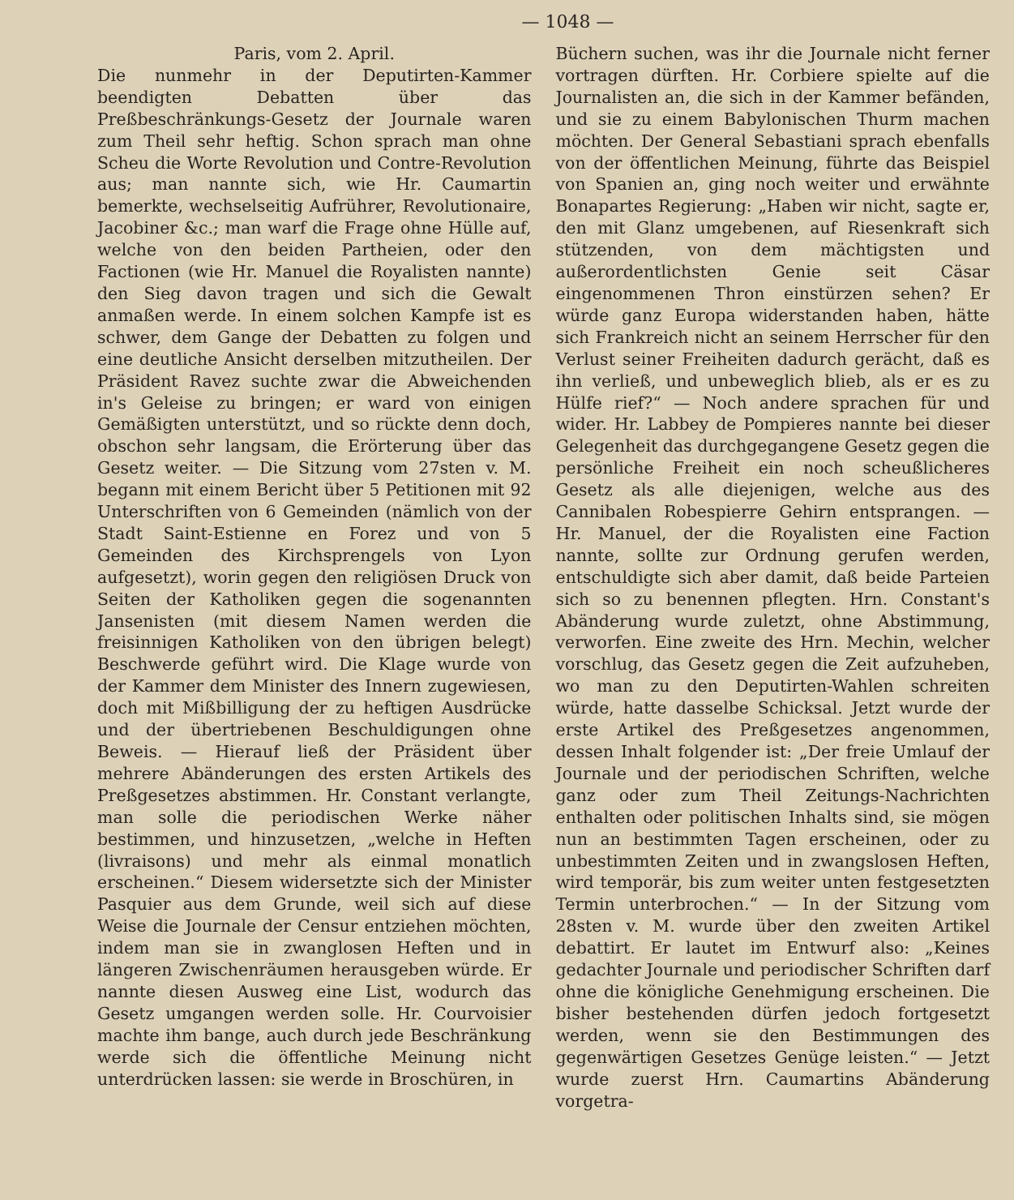— 1048 —
Paris, vom 2. April.
Die nunmehr in der Deputirten-Kammer beendigten Debatten über das Preßbeschränkungs-Gesetz der Journale waren zum Theil sehr heftig. Schon sprach man ohne Scheu die Worte Revolution und Contre-Revolution aus; man nannte sich, wie Hr. Caumartin bemerkte, wechselseitig Aufrührer, Revolutionaire, Jacobiner &c.; man warf die Frage ohne Hülle auf, welche von den beiden Partheien, oder den Factionen (wie Hr. Manuel die Royalisten nannte) den Sieg davon tragen und sich die Gewalt anmaßen werde. In einem solchen Kampfe ist es schwer, dem Gange der Debatten zu folgen und eine deutliche Ansicht derselben mitzutheilen. Der Präsident Ravez suchte zwar die Abweichenden in's Geleise zu bringen; er ward von einigen Gemäßigten unterstützt, und so rückte denn doch, obschon sehr langsam, die Erörterung über das Gesetz weiter. — Die Sitzung vom 27sten v. M. begann mit einem Bericht über 5 Petitionen mit 92 Unterschriften von 6 Gemeinden (nämlich von der Stadt Saint-Estienne en Forez und von 5 Gemeinden des Kirchsprengels von Lyon aufgesetzt), worin gegen den religiösen Druck von Seiten der Katholiken gegen die sogenannten Jansenisten (mit diesem Namen werden die freisinnigen Katholiken von den übrigen belegt) Beschwerde geführt wird. Die Klage wurde von der Kammer dem Minister des Innern zugewiesen, doch mit Mißbilligung der zu heftigen Ausdrücke und der übertriebenen Beschuldigungen ohne Beweis. — Hierauf ließ der Präsident über mehrere Abänderungen des ersten Artikels des Preßgesetzes abstimmen. Hr. Constant verlangte, man solle die periodischen Werke näher bestimmen, und hinzusetzen, „welche in Heften (livraisons) und mehr als einmal monatlich erscheinen.“ Diesem widersetzte sich der Minister Pasquier aus dem Grunde, weil sich auf diese Weise die Journale der Censur entziehen möchten, indem man sie in zwanglosen Heften und in längeren Zwischenräumen herausgeben würde. Er nannte diesen Ausweg eine List, wodurch das Gesetz umgangen werden solle. Hr. Courvoisier machte ihm bange, auch durch jede Beschränkung werde sich die öffentliche Meinung nicht unterdrücken lassen: sie werde in Broschüren, in
Büchern suchen, was ihr die Journale nicht ferner vortragen dürften. Hr. Corbiere spielte auf die Journalisten an, die sich in der Kammer befänden, und sie zu einem Babylonischen Thurm machen möchten. Der General Sebastiani sprach ebenfalls von der öffentlichen Meinung, führte das Beispiel von Spanien an, ging noch weiter und erwähnte Bonapartes Regierung: „Haben wir nicht, sagte er, den mit Glanz umgebenen, auf Riesenkraft sich stützenden, von dem mächtigsten und außerordentlichsten Genie seit Cäsar eingenommenen Thron einstürzen sehen? Er würde ganz Europa widerstanden haben, hätte sich Frankreich nicht an seinem Herrscher für den Verlust seiner Freiheiten dadurch gerächt, daß es ihn verließ, und unbeweglich blieb, als er es zu Hülfe rief?“ — Noch andere sprachen für und wider. Hr. Labbey de Pompieres nannte bei dieser Gelegenheit das durchgegangene Gesetz gegen die persönliche Freiheit ein noch scheußlicheres Gesetz als alle diejenigen, welche aus des Cannibalen Robespierre Gehirn entsprangen. — Hr. Manuel, der die Royalisten eine Faction nannte, sollte zur Ordnung gerufen werden, entschuldigte sich aber damit, daß beide Parteien sich so zu benennen pflegten. Hrn. Constant's Abänderung wurde zuletzt, ohne Abstimmung, verworfen. Eine zweite des Hrn. Mechin, welcher vorschlug, das Gesetz gegen die Zeit aufzuheben, wo man zu den Deputirten-Wahlen schreiten würde, hatte dasselbe Schicksal. Jetzt wurde der erste Artikel des Preßgesetzes angenommen, dessen Inhalt folgender ist: „Der freie Umlauf der Journale und der periodischen Schriften, welche ganz oder zum Theil Zeitungs-Nachrichten enthalten oder politischen Inhalts sind, sie mögen nun an bestimmten Tagen erscheinen, oder zu unbestimmten Zeiten und in zwangslosen Heften, wird temporär, bis zum weiter unten festgesetzten Termin unterbrochen.“ — In der Sitzung vom 28sten v. M. wurde über den zweiten Artikel debattirt. Er lautet im Entwurf also: „Keines gedachter Journale und periodischer Schriften darf ohne die königliche Genehmigung erscheinen. Die bisher bestehenden dürfen jedoch fortgesetzt werden, wenn sie den Bestimmungen des gegenwärtigen Gesetzes Genüge leisten.“ — Jetzt wurde zuerst Hrn. Caumartins Abänderung vorgetra-